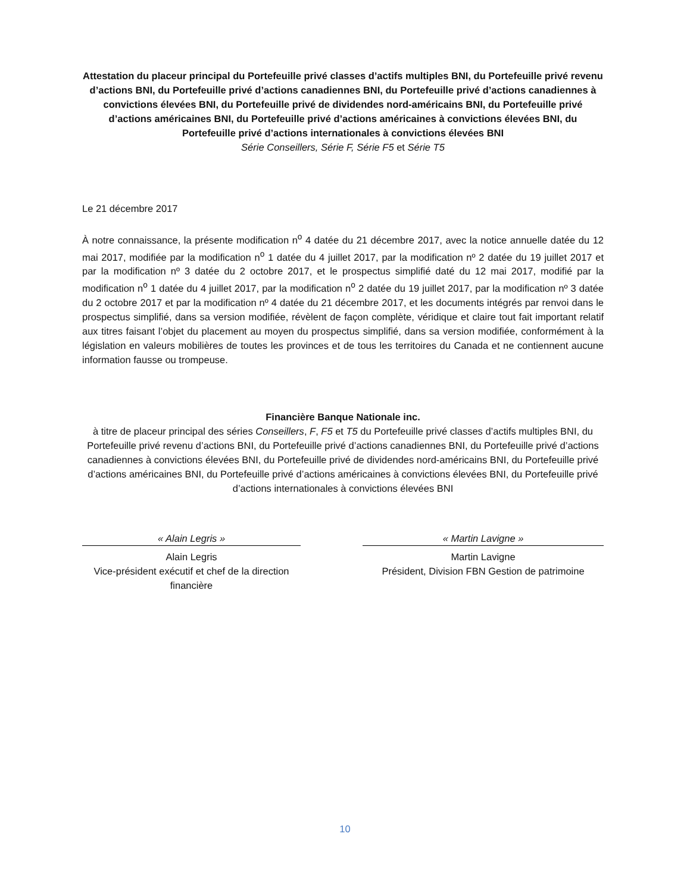Attestation du placeur principal du Portefeuille privé classes d’actifs multiples BNI, du Portefeuille privé revenu d’actions BNI, du Portefeuille privé d’actions canadiennes BNI, du Portefeuille privé d’actions canadiennes à convictions élevées BNI, du Portefeuille privé de dividendes nord-américains BNI, du Portefeuille privé d’actions américaines BNI, du Portefeuille privé d’actions américaines à convictions élevées BNI, du Portefeuille privé d’actions internationales à convictions élevées BNI
Série Conseillers, Série F, Série F5 et Série T5
Le 21 décembre 2017
À notre connaissance, la présente modification n<sup>o</sup> 4 datée du 21 décembre 2017, avec la notice annuelle datée du 12 mai 2017, modifiée par la modification n<sup>o</sup> 1 datée du 4 juillet 2017, par la modification nº 2 datée du 19 juillet 2017 et par la modification nº 3 datée du 2 octobre 2017, et le prospectus simplifié daté du 12 mai 2017, modifié par la modification n<sup>o</sup> 1 datée du 4 juillet 2017, par la modification n<sup>o</sup> 2 datée du 19 juillet 2017, par la modification nº 3 datée du 2 octobre 2017 et par la modification nº 4 datée du 21 décembre 2017, et les documents intégrés par renvoi dans le prospectus simplifié, dans sa version modifiée, révèlent de façon complète, véridique et claire tout fait important relatif aux titres faisant l’objet du placement au moyen du prospectus simplifié, dans sa version modifiée, conformément à la législation en valeurs mobilières de toutes les provinces et de tous les territoires du Canada et ne contiennent aucune information fausse ou trompeuse.
Financière Banque Nationale inc.
à titre de placeur principal des séries Conseillers, F, F5 et T5 du Portefeuille privé classes d’actifs multiples BNI, du Portefeuille privé revenu d’actions BNI, du Portefeuille privé d’actions canadiennes BNI, du Portefeuille privé d’actions canadiennes à convictions élevées BNI, du Portefeuille privé de dividendes nord-américains BNI, du Portefeuille privé d’actions américaines BNI, du Portefeuille privé d’actions américaines à convictions élevées BNI, du Portefeuille privé d’actions internationales à convictions élevées BNI
« Alain Legris »
Alain Legris
Vice-président exécutif et chef de la direction financière
« Martin Lavigne »
Martin Lavigne
Président, Division FBN Gestion de patrimoine
10